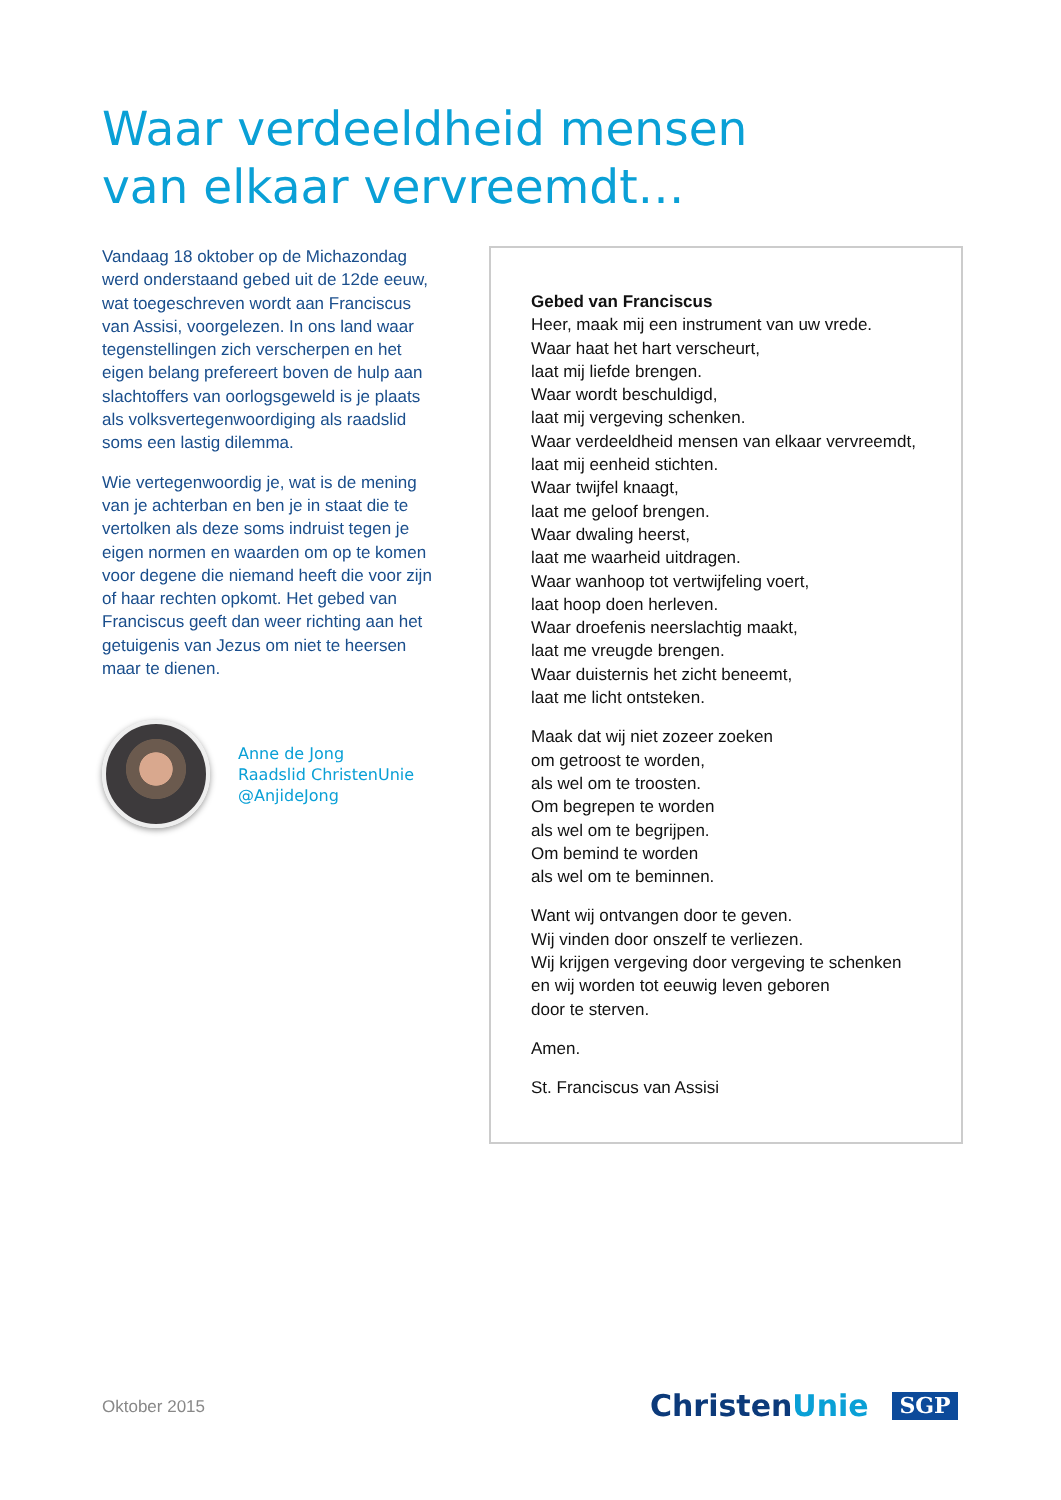Waar verdeeldheid mensen
van elkaar vervreemdt…
Vandaag 18 oktober op de Michazondag werd onderstaand gebed uit de 12de eeuw, wat toegeschreven wordt aan Franciscus van Assisi, voorgelezen. In ons land waar tegenstellingen zich verscherpen en het eigen belang prefereert boven de hulp aan slachtoffers van oorlogsgeweld is je plaats als volksvertegenwoordiging als raadslid soms een lastig dilemma.
Wie vertegenwoordig je, wat is de mening van je achterban en ben je in staat die te vertolken als deze soms indruist tegen je eigen normen en waarden om op te komen voor degene die niemand heeft die voor zijn of haar rechten opkomt. Het gebed van Franciscus geeft dan weer richting aan het getuigenis van Jezus om niet te heersen maar te dienen.
Anne de Jong
Raadslid ChristenUnie
@AnjideJong
Gebed van Franciscus
Heer, maak mij een instrument van uw vrede.
Waar haat het hart verscheurt,
laat mij liefde brengen.
Waar wordt beschuldigd,
laat mij vergeving schenken.
Waar verdeeldheid mensen van elkaar vervreemdt,
laat mij eenheid stichten.
Waar twijfel knaagt,
laat me geloof brengen.
Waar dwaling heerst,
laat me waarheid uitdragen.
Waar wanhoop tot vertwijfeling voert,
laat hoop doen herleven.
Waar droefenis neerslachtig maakt,
laat me vreugde brengen.
Waar duisternis het zicht beneemt,
laat me licht ontsteken.
Maak dat wij niet zozeer zoeken
om getroost te worden,
als wel om te troosten.
Om begrepen te worden
als wel om te begrijpen.
Om bemind te worden
als wel om te beminnen.
Want wij ontvangen door te geven.
Wij vinden door onszelf te verliezen.
Wij krijgen vergeving door vergeving te schenken
en wij worden tot eeuwig leven geboren
door te sterven.
Amen.
St. Franciscus van Assisi
Oktober 2015 ChristenUnie SGP